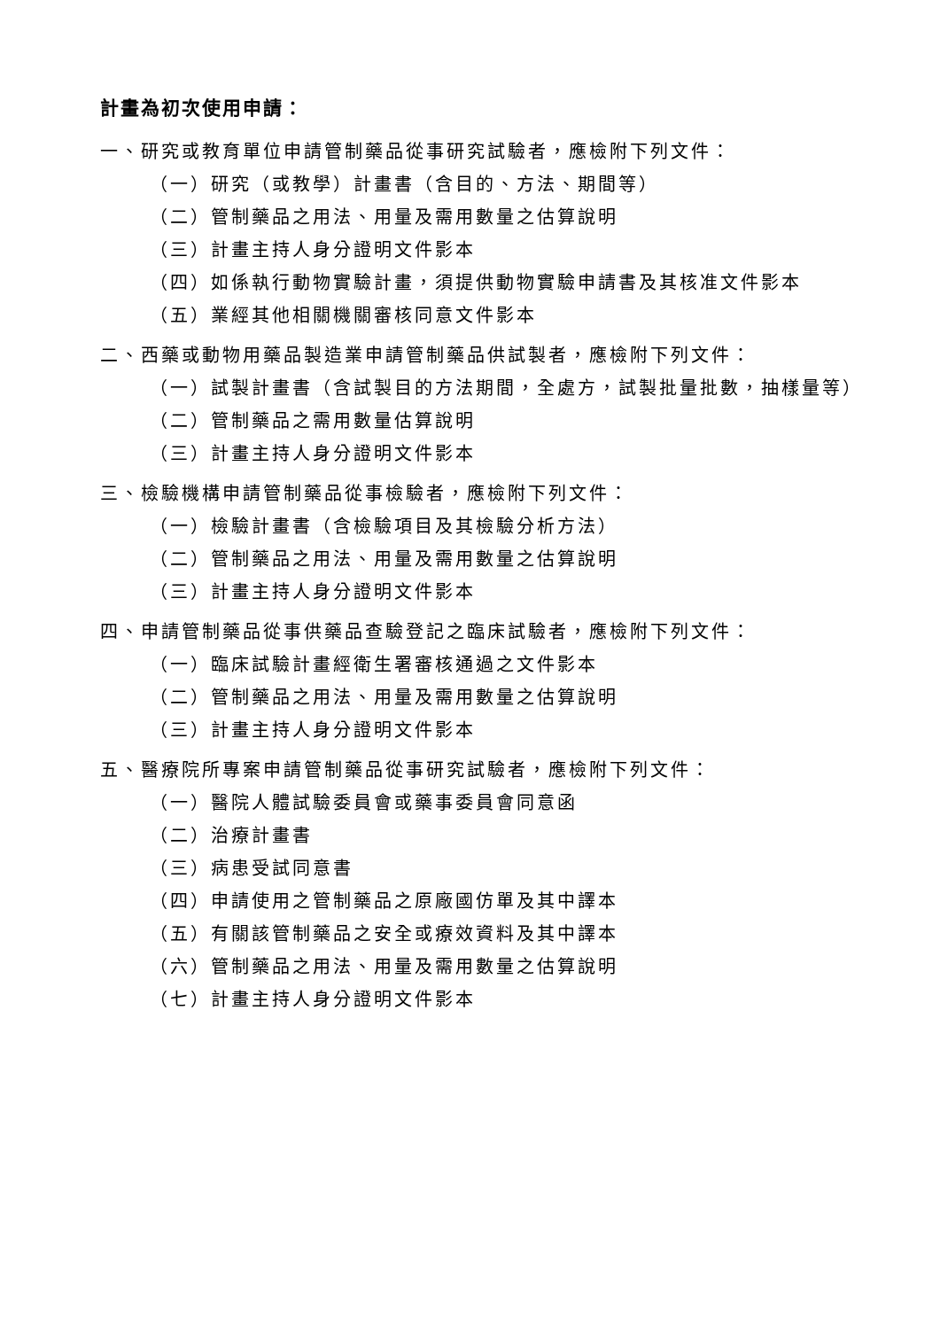計畫為初次使用申請：
一、研究或教育單位申請管制藥品從事研究試驗者，應檢附下列文件：
（一）研究（或教學）計畫書（含目的、方法、期間等）
（二）管制藥品之用法、用量及需用數量之估算說明
（三）計畫主持人身分證明文件影本
（四）如係執行動物實驗計畫，須提供動物實驗申請書及其核准文件影本
（五）業經其他相關機關審核同意文件影本
二、西藥或動物用藥品製造業申請管制藥品供試製者，應檢附下列文件：
（一）試製計畫書（含試製目的方法期間，全處方，試製批量批數，抽樣量等）
（二）管制藥品之需用數量估算說明
（三）計畫主持人身分證明文件影本
三、檢驗機構申請管制藥品從事檢驗者，應檢附下列文件：
（一）檢驗計畫書（含檢驗項目及其檢驗分析方法）
（二）管制藥品之用法、用量及需用數量之估算說明
（三）計畫主持人身分證明文件影本
四、申請管制藥品從事供藥品查驗登記之臨床試驗者，應檢附下列文件：
（一）臨床試驗計畫經衛生署審核通過之文件影本
（二）管制藥品之用法、用量及需用數量之估算說明
（三）計畫主持人身分證明文件影本
五、醫療院所專案申請管制藥品從事研究試驗者，應檢附下列文件：
（一）醫院人體試驗委員會或藥事委員會同意函
（二）治療計畫書
（三）病患受試同意書
（四）申請使用之管制藥品之原廠國仿單及其中譯本
（五）有關該管制藥品之安全或療效資料及其中譯本
（六）管制藥品之用法、用量及需用數量之估算說明
（七）計畫主持人身分證明文件影本